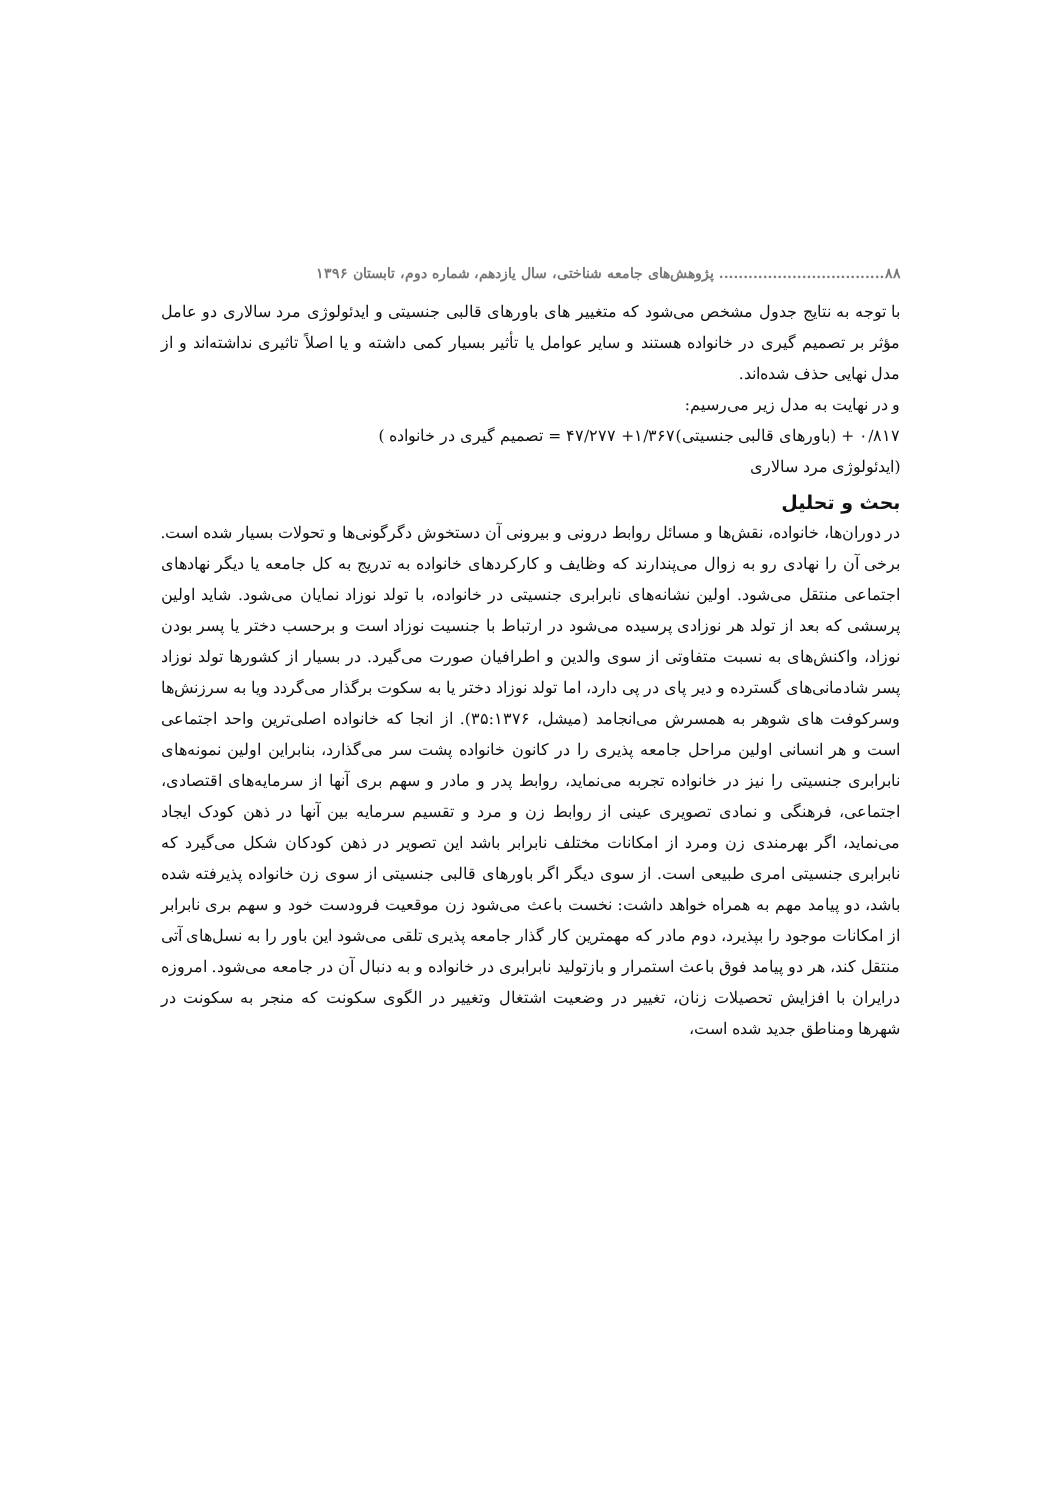۸۸.................................. پژوهش‌های جامعه شناختی، سال یازدهم، شماره دوم، تابستان ۱۳۹۶
با توجه به نتایج جدول مشخص می‌شود که متغییر های باورهای قالبی جنسیتی و ایدئولوژی مرد سالاری دو عامل مؤثر بر تصمیم گیری در خانواده هستند و سایر عوامل یا تأثیر بسیار کمی داشته و یا اصلاً تاثیری نداشته‌اند و از مدل نهایی حذف شده‌اند.
و در نهایت به مدل زیر می‌رسیم:
۰/۸۱۷ + (باورهای قالبی جنسیتی)۱/۳۶۷+ ۴۷/۲۷۷ = تصمیم گیری در خانواده )
(ایدئولوژی مرد سالاری
بحث و تحلیل
در دوران‌ها، خانواده، نقش‌ها و مسائل روابط درونی و بیرونی آن دستخوش دگرگونی‌ها و تحولات بسیار شده است. برخی آن را نهادی رو به زوال می‌پندارند که وظایف و کارکردهای خانواده به تدریج به کل جامعه یا دیگر نهادهای اجتماعی منتقل می‌شود. اولین نشانه‌های نابرابری جنسیتی در خانواده، با تولد نوزاد نمایان می‌شود. شاید اولین پرسشی که بعد از تولد هر نوزادی پرسیده می‌شود در ارتباط با جنسیت نوزاد است و برحسب دختر یا پسر بودن نوزاد، واکنش‌های به نسبت متفاوتی از سوی والدین و اطرافیان صورت می‌گیرد. در بسیار از کشورها تولد نوزاد پسر شادمانی‌های گسترده و دیر پای در پی دارد، اما تولد نوزاد دختر یا به سکوت برگذار می‌گردد ویا به سرزنش‌ها وسرکوفت های شوهر به همسرش می‌انجامد (میشل، ۳۵:۱۳۷۶). از انجا که خانواده اصلی‌ترین واحد اجتماعی است و هر انسانی اولین مراحل جامعه پذیری را در کانون خانواده پشت سر می‌گذارد، بنابراین اولین نمونه‌های نابرابری جنسیتی را نیز در خانواده تجربه می‌نماید، روابط پدر و مادر و سهم بری آنها از سرمایه‌های اقتصادی، اجتماعی، فرهنگی و نمادی تصویری عینی از روابط زن و مرد و تقسیم سرمایه بین آنها در ذهن کودک ایجاد می‌نماید، اگر بهرمندی زن ومرد از امکانات مختلف نابرابر باشد این تصویر در ذهن کودکان شکل می‌گیرد که نابرابری جنسیتی امری طبیعی است. از سوی دیگر اگر باورهای قالبی جنسیتی از سوی زن خانواده پذیرفته شده باشد، دو پیامد مهم به همراه خواهد داشت: نخست باعث می‌شود زن موقعیت فرودست خود و سهم بری نابرابر از امکانات موجود را بپذیرد، دوم مادر که مهمترین کار گذار جامعه پذیری تلقی می‌شود این باور را به نسل‌های آتی منتقل کند، هر دو پیامد فوق باعث استمرار و بازتولید نابرابری در خانواده و به دنبال آن در جامعه می‌شود. امروزه درایران با افزایش تحصیلات زنان، تغییر در وضعیت اشتغال وتغییر در الگوی سکونت که منجر به سکونت در شهرها ومناطق جدید شده است،